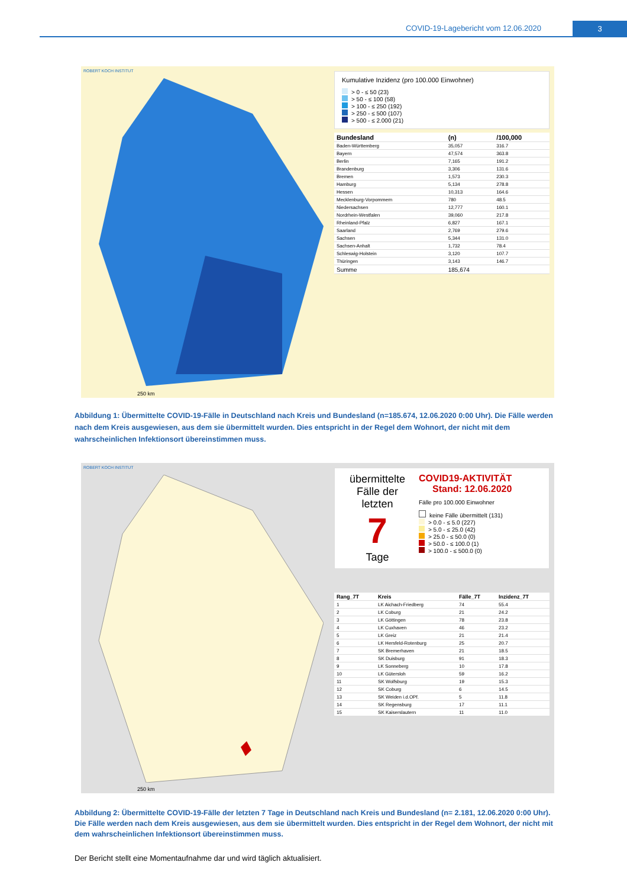COVID-19-Lagebericht vom 12.06.2020 3
ROBERT KOCH INSTITUT
250 km
Kumulative Inzidenz (pro 100.000 Einwohner)
> 0 - ≤ 50 (23)
> 50 - ≤ 100 (58)
> 100 - ≤ 250 (192)
> 250 - ≤ 500 (107)
> 500 - ≤ 2.000 (21)
| Bundesland | (n) | /100,000 |
| --- | --- | --- |
| Baden-Württemberg | 35,057 | 316.7 |
| Bayern | 47,574 | 363.8 |
| Berlin | 7,165 | 191.2 |
| Brandenburg | 3,306 | 131.6 |
| Bremen | 1,573 | 230.3 |
| Hamburg | 5,134 | 278.8 |
| Hessen | 10,313 | 164.6 |
| Mecklenburg-Vorpommern | 780 | 48.5 |
| Niedersachsen | 12,777 | 160.1 |
| Nordrhein-Westfalen | 39,060 | 217.8 |
| Rheinland-Pfalz | 6,827 | 167.1 |
| Saarland | 2,769 | 279.6 |
| Sachsen | 5,344 | 131.0 |
| Sachsen-Anhalt | 1,732 | 78.4 |
| Schleswig-Holstein | 3,120 | 107.7 |
| Thüringen | 3,143 | 146.7 |
| Summe | 185,674 | |
Abbildung 1: Übermittelte COVID-19-Fälle in Deutschland nach Kreis und Bundesland (n=185.674, 12.06.2020 0:00 Uhr). Die Fälle werden nach dem Kreis ausgewiesen, aus dem sie übermittelt wurden. Dies entspricht in der Regel dem Wohnort, der nicht mit dem wahrscheinlichen Infektionsort übereinstimmen muss.
ROBERT KOCH INSTITUT
250 km
übermittelte Fälle der letzten
7
Tage
COVID19-AKTIVITÄT
Stand: 12.06.2020
Fälle pro 100.000 Einwohner
keine Fälle übermittelt (131)
> 0.0 - ≤ 5.0 (227)
> 5.0 - ≤ 25.0 (42)
> 25.0 - ≤ 50.0 (0)
> 50.0 - ≤ 100.0 (1)
> 100.0 - ≤ 500.0 (0)
| Rang_7T | Kreis | Fälle_7T | Inzidenz_7T |
| --- | --- | --- | --- |
| 1 | LK Aichach-Friedberg | 74 | 55.4 |
| 2 | LK Coburg | 21 | 24.2 |
| 3 | LK Göttingen | 78 | 23.8 |
| 4 | LK Cuxhaven | 46 | 23.2 |
| 5 | LK Greiz | 21 | 21.4 |
| 6 | LK Hersfeld-Rotenburg | 25 | 20.7 |
| 7 | SK Bremerhaven | 21 | 18.5 |
| 8 | SK Duisburg | 91 | 18.3 |
| 9 | LK Sonneberg | 10 | 17.8 |
| 10 | LK Gütersloh | 59 | 16.2 |
| 11 | SK Wolfsburg | 19 | 15.3 |
| 12 | SK Coburg | 6 | 14.5 |
| 13 | SK Weiden i.d.OPf. | 5 | 11.8 |
| 14 | SK Regensburg | 17 | 11.1 |
| 15 | SK Kaiserslautern | 11 | 11.0 |
Abbildung 2: Übermittelte COVID-19-Fälle der letzten 7 Tage in Deutschland nach Kreis und Bundesland (n= 2.181, 12.06.2020 0:00 Uhr). Die Fälle werden nach dem Kreis ausgewiesen, aus dem sie übermittelt wurden. Dies entspricht in der Regel dem Wohnort, der nicht mit dem wahrscheinlichen Infektionsort übereinstimmen muss.
Der Bericht stellt eine Momentaufnahme dar und wird täglich aktualisiert.